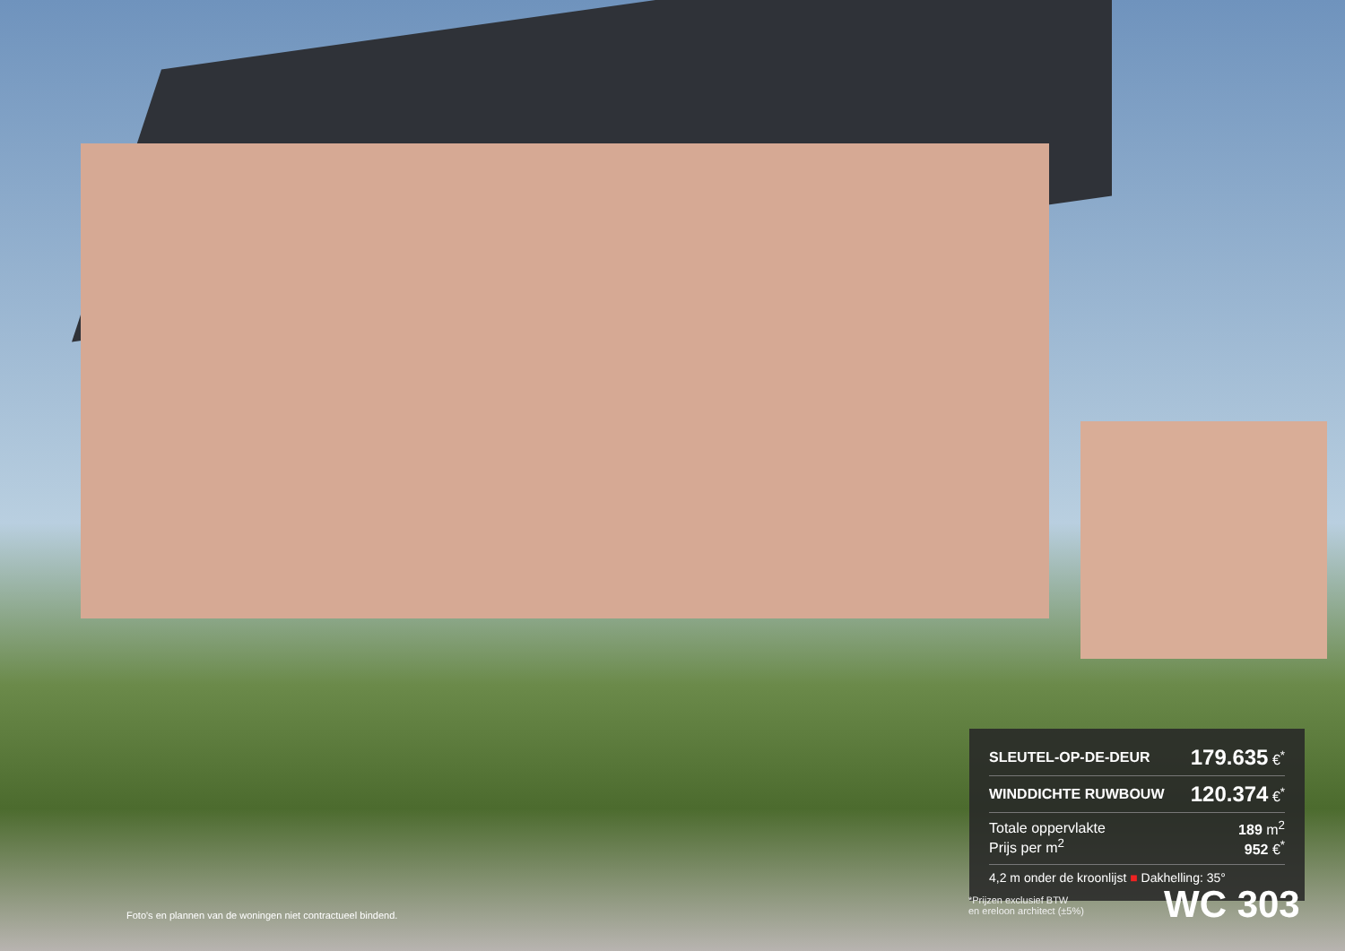| SLEUTEL-OP-DE-DEUR | 179.635 €<sup>*</sup> |
| WINDDICHTE RUWBOUW | 120.374 €<sup>*</sup> |
| Totale oppervlakte Prijs per m<sup>2</sup> | 189 m<sup>2</sup> 952 €<sup>*</sup> |
| 4,2 m onder de kroonlijst ■ Dakhelling: 35° | |
*Prijzen exclusief BTW
en ereloon architect (±5%)
WC 303
Foto's en plannen van de woningen niet contractueel bindend.